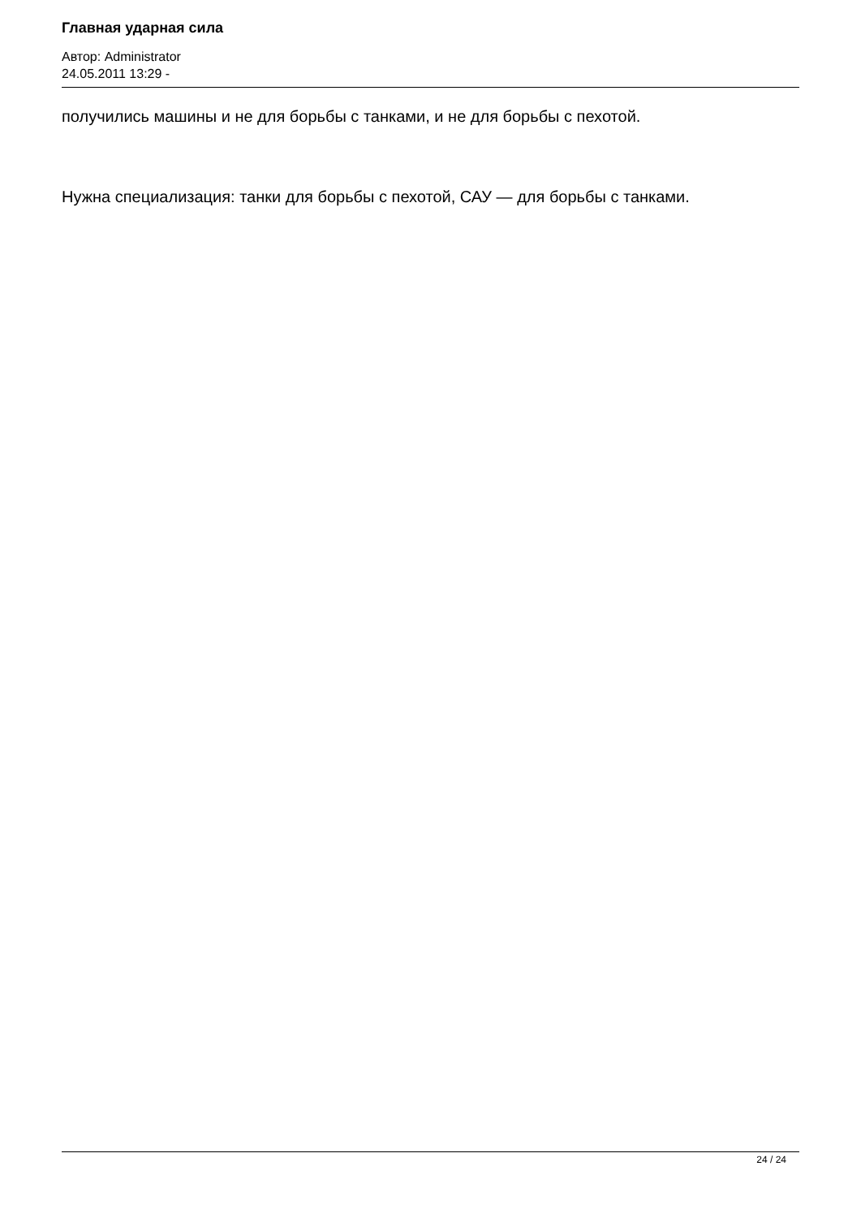Главная ударная сила
Автор: Administrator
24.05.2011 13:29 -
получились машины и не для борьбы с танками, и не для борьбы с пехотой.
Нужна специализация: танки для борьбы с пехотой, САУ — для борьбы с танками.
24 / 24